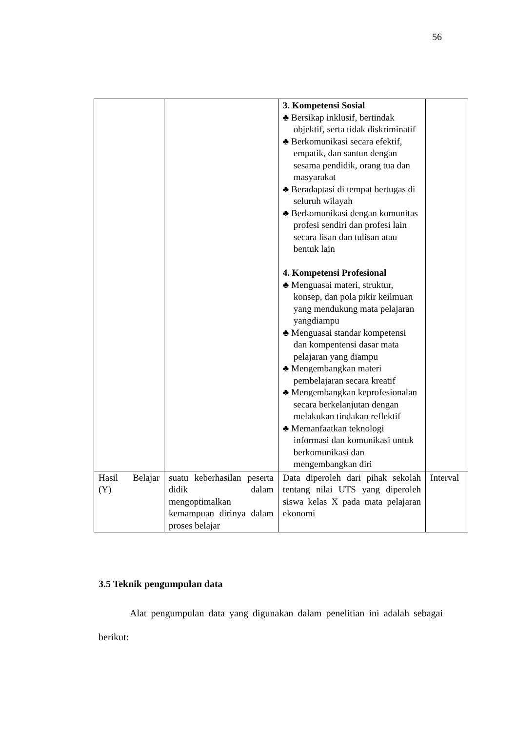56
| | | 3. Kompetensi Sosial ♣ Bersikap inklusif, bertindak objektif, serta tidak diskriminatif ♣ Berkomunikasi secara efektif, empatik, dan santun dengan sesama pendidik, orang tua dan masyarakat ♣ Beradaptasi di tempat bertugas di seluruh wilayah ♣ Berkomunikasi dengan komunitas profesi sendiri dan profesi lain secara lisan dan tulisan atau bentuk lain 4. Kompetensi Profesional ♣ Menguasai materi, struktur, konsep, dan pola pikir keilmuan yang mendukung mata pelajaran yangdiampu ♣ Menguasai standar kompetensi dan kompentensi dasar mata pelajaran yang diampu ♣ Mengembangkan materi pembelajaran secara kreatif ♣ Mengembangkan keprofesionalan secara berkelanjutan dengan melakukan tindakan reflektif ♣ Memanfaatkan teknologi informasi dan komunikasi untuk berkomunikasi dan mengembangkan diri | |
| Hasil Belajar (Y) | suatu keberhasilan peserta didik dalam mengoptimalkan kemampuan dirinya dalam proses belajar | Data diperoleh dari pihak sekolah tentang nilai UTS yang diperoleh siswa kelas X pada mata pelajaran ekonomi | Interval |
3.5 Teknik pengumpulan data
Alat pengumpulan data yang digunakan dalam penelitian ini adalah sebagai berikut: